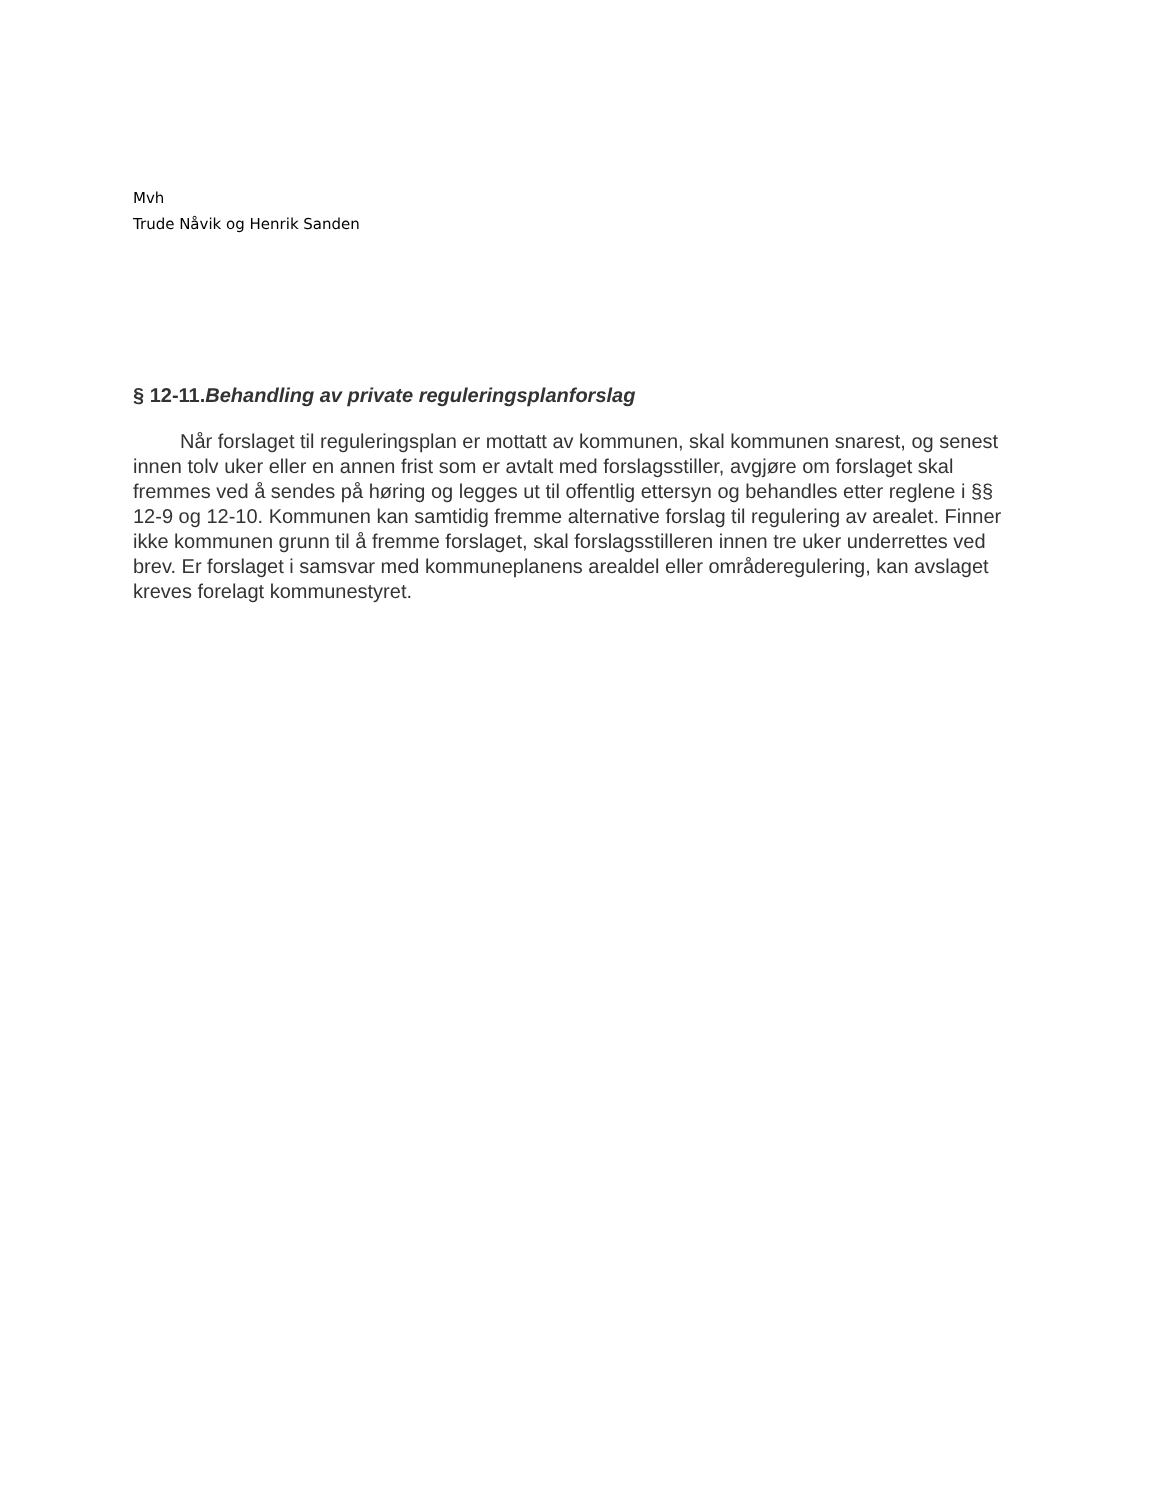Mvh
Trude Nåvik og Henrik Sanden
§ 12-11.Behandling av private reguleringsplanforslag
Når forslaget til reguleringsplan er mottatt av kommunen, skal kommunen snarest, og senest innen tolv uker eller en annen frist som er avtalt med forslagsstiller, avgjøre om forslaget skal fremmes ved å sendes på høring og legges ut til offentlig ettersyn og behandles etter reglene i §§ 12-9 og 12-10. Kommunen kan samtidig fremme alternative forslag til regulering av arealet. Finner ikke kommunen grunn til å fremme forslaget, skal forslagsstilleren innen tre uker underrettes ved brev. Er forslaget i samsvar med kommuneplanens arealdel eller områderegulering, kan avslaget kreves forelagt kommunestyret.